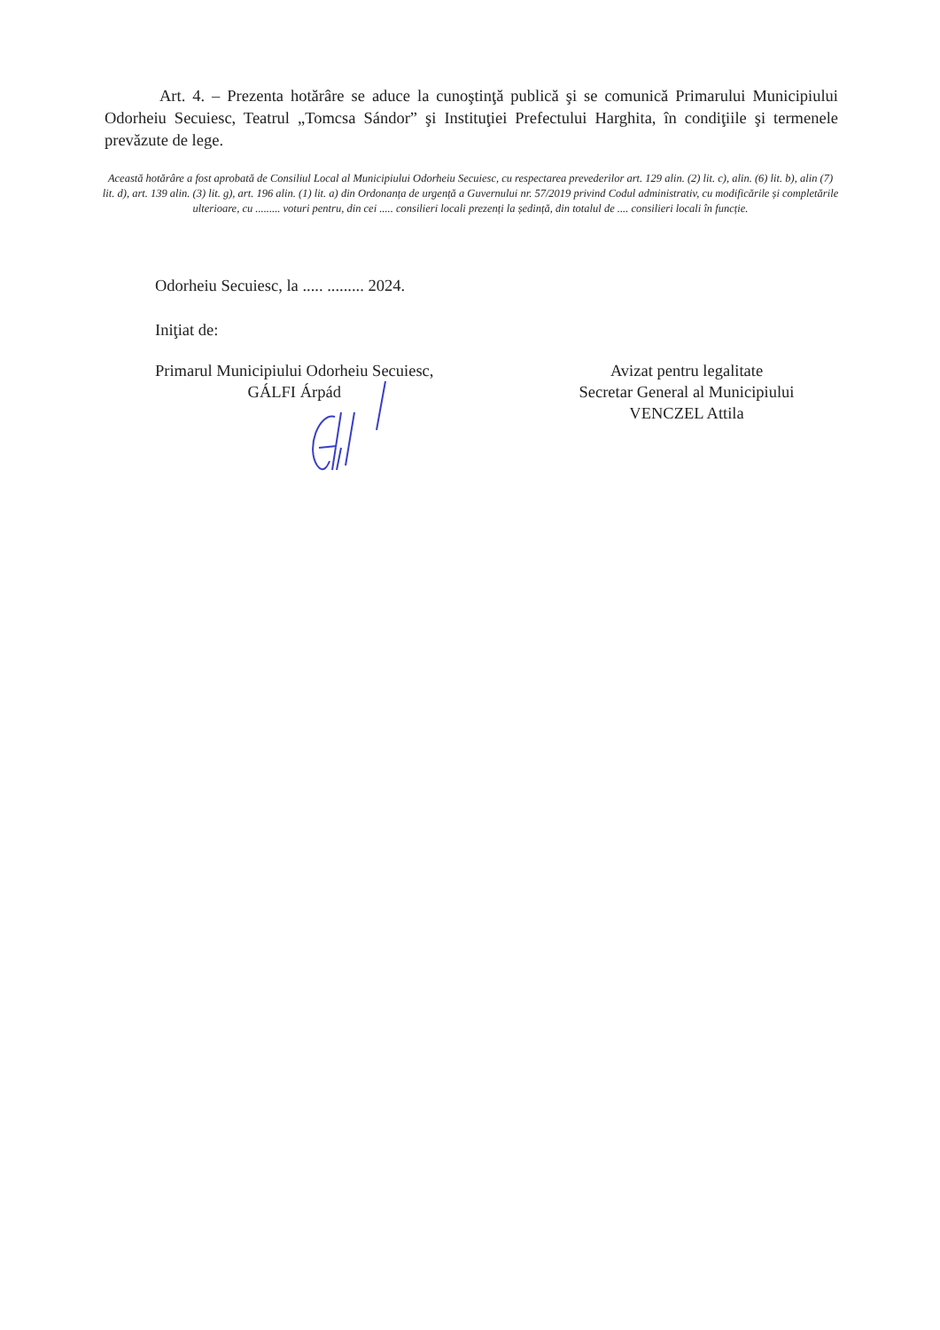Art. 4. – Prezenta hotărâre se aduce la cunoştinţă publică şi se comunică Primarului Municipiului Odorheiu Secuiesc, Teatrul „Tomcsa Sándor” şi Instituţiei Prefectului Harghita, în condiţiile şi termenele prevăzute de lege.
Această hotărâre a fost aprobată de Consiliul Local al Municipiului Odorheiu Secuiesc, cu respectarea prevederilor art. 129 alin. (2) lit. c), alin. (6) lit. b), alin (7) lit. d), art. 139 alin. (3) lit. g), art. 196 alin. (1) lit. a) din Ordonanța de urgență a Guvernului nr. 57/2019 privind Codul administrativ, cu modificările și completările ulterioare, cu ......... voturi pentru, din cei ..... consilieri locali prezenți la ședință, din totalul de .... consilieri locali în funcție.
Odorheiu Secuiesc, la ..... ......... 2024.
Iniţiat de:
Primarul Municipiului Odorheiu Secuiesc,
GÁLFI Árpád
Avizat pentru legalitate
Secretar General al Municipiului
VENCZEL Attila